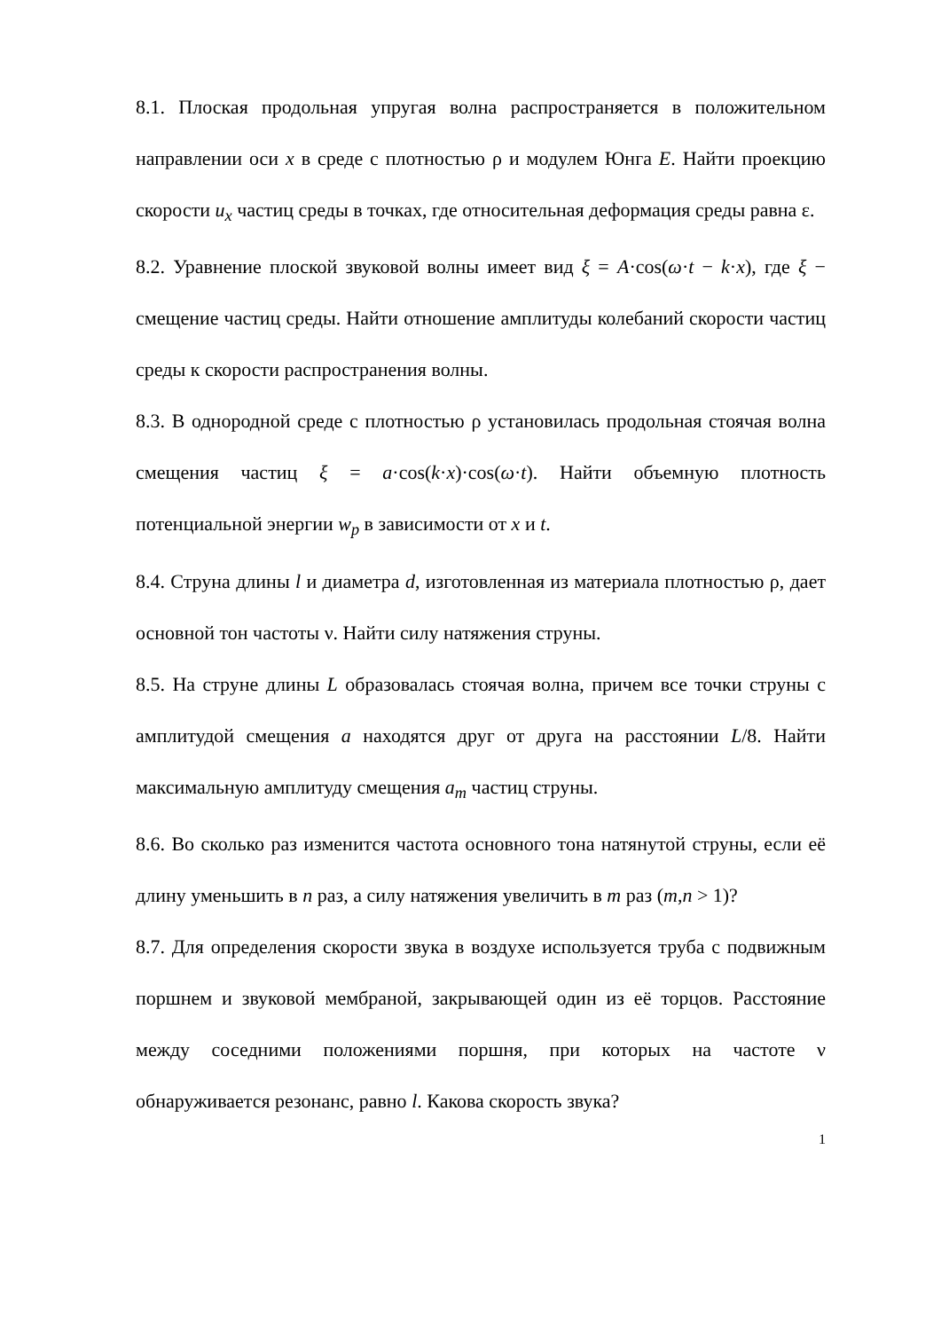8.1. Плоская продольная упругая волна распространяется в положительном направлении оси x в среде с плотностью ρ и модулем Юнга E. Найти проекцию скорости u<sub>x</sub> частиц среды в точках, где относительная деформация среды равна ε.
8.2. Уравнение плоской звуковой волны имеет вид ξ = A·cos(ω·t − k·x), где ξ − смещение частиц среды. Найти отношение амплитуды колебаний скорости частиц среды к скорости распространения волны.
8.3. В однородной среде с плотностью ρ установилась продольная стоячая волна смещения частиц ξ = a·cos(k·x)·cos(ω·t). Найти объемную плотность потенциальной энергии w<sub>p</sub> в зависимости от x и t.
8.4. Струна длины l и диаметра d, изготовленная из материала плотностью ρ, дает основной тон частоты ν. Найти силу натяжения струны.
8.5. На струне длины L образовалась стоячая волна, причем все точки струны с амплитудой смещения a находятся друг от друга на расстоянии L/8. Найти максимальную амплитуду смещения a<sub>m</sub> частиц струны.
8.6. Во сколько раз изменится частота основного тона натянутой струны, если её длину уменьшить в n раз, а силу натяжения увеличить в m раз (m,n > 1)?
8.7. Для определения скорости звука в воздухе используется труба с подвижным поршнем и звуковой мембраной, закрывающей один из её торцов. Расстояние между соседними положениями поршня, при которых на частоте ν обнаруживается резонанс, равно l. Какова скорость звука?
1